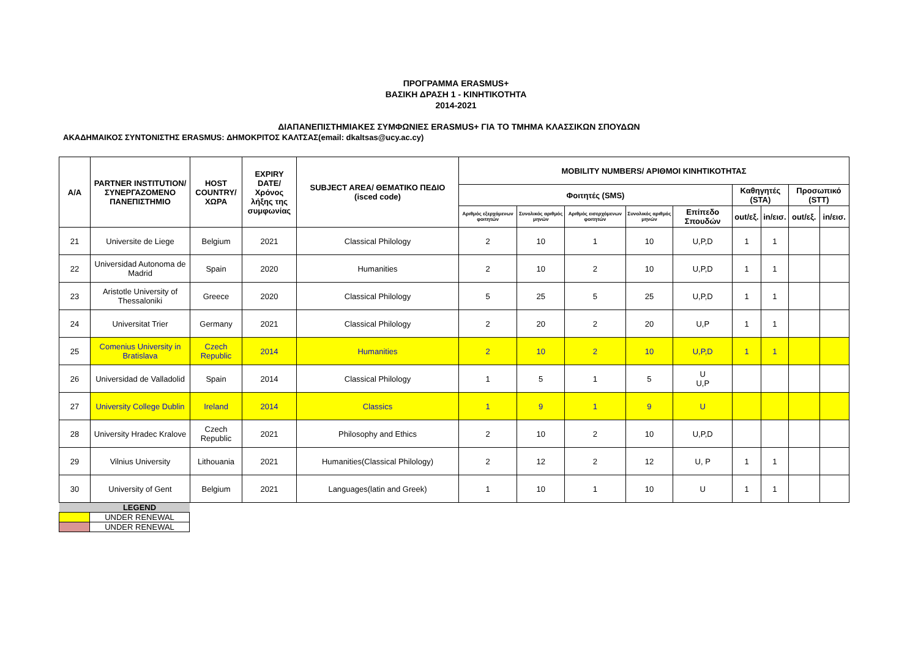ΠΡΟΓΡΑΜΜΑ ERASMUS+
ΒΑΣΙΚΗ ΔΡΑΣΗ 1 - ΚΙΝΗΤΙΚΟΤΗΤΑ
2014-2021
ΔΙΑΠΑΝΕΠΙΣΤΗΜΙΑΚΕΣ ΣΥΜΦΩΝΙΕΣ ERASMUS+ ΓΙΑ ΤΟ ΤΜΗΜΑ ΚΛΑΣΣΙΚΩΝ ΣΠΟΥΔΩΝ
ΑΚΑΔΗΜΑΙΚΟΣ ΣΥΝΤΟΝΙΣΤΗΣ ERASMUS: ΔΗΜΟΚΡΙΤΟΣ ΚΑΛΤΣΑΣ(email: dkaltsas@ucy.ac.cy)
| A/A | PARTNER INSTITUTION/ ΣΥΝΕΡΓΑΖΟΜΕΝΟ ΠΑΝΕΠΙΣΤΗΜΙΟ | HOST COUNTRY/ ΧΩΡΑ | EXPIRY DATE/ Χρόνος λήξης της συμφωνίας | SUBJECT AREA/ ΘΕΜΑΤΙΚΟ ΠΕΔΙΟ (isced code) | MOBILITY NUMBERS/ ΑΡΙΘΜΟΙ ΚΙΝΗΤΙΚΟΤΗΤΑΣ | | | | | | | | |
| --- | --- | --- | --- | --- | --- | --- | --- | --- | --- | --- | --- | --- | --- |
| | | | | | Φοιτητές (SMS) | | | | | Καθηγητές (STA) | | Προσωπικό (STT) | |
| | | | | | Αριθμός εξερχόμενων φοιτητών | Συνολικός αριθμός μηνών | Αριθμός εισερχόμενων φοιτητών | Συνολικός αριθμός μηνών | Επίπεδο Σπουδών | out/εξ. | in/εισ. | out/εξ. | in/εισ. |
| 21 | Universite de Liege | Belgium | 2021 | Classical Philology | 2 | 10 | 1 | 10 | U,P,D | 1 | 1 | | |
| 22 | Universidad Autonoma de Madrid | Spain | 2020 | Humanities | 2 | 10 | 2 | 10 | U,P,D | 1 | 1 | | |
| 23 | Aristotle University of Thessaloniki | Greece | 2020 | Classical Philology | 5 | 25 | 5 | 25 | U,P,D | 1 | 1 | | |
| 24 | Universitat Trier | Germany | 2021 | Classical Philology | 2 | 20 | 2 | 20 | U,P | 1 | 1 | | |
| 25 | Comenius University in Bratislava | Czech Republic | 2014 | Humanities | 2 | 10 | 2 | 10 | U,P,D | 1 | 1 | | |
| 26 | Universidad de Valladolid | Spain | 2014 | Classical Philology | 1 | 5 | 1 | 5 | U U,P | | | | |
| 27 | University College Dublin | Ireland | 2014 | Classics | 1 | 9 | 1 | 9 | U | | | | |
| 28 | University Hradec Kralove | Czech Republic | 2021 | Philosophy and Ethics | 2 | 10 | 2 | 10 | U,P,D | | | | |
| 29 | Vilnius University | Lithouania | 2021 | Humanities(Classical Philology) | 2 | 12 | 2 | 12 | U, P | 1 | 1 | | |
| 30 | University of Gent | Belgium | 2021 | Languages(latin and Greek) | 1 | 10 | 1 | 10 | U | 1 | 1 | | |
| | LEGEND |
| | UNDER RENEWAL |
| | UNDER RENEWAL |